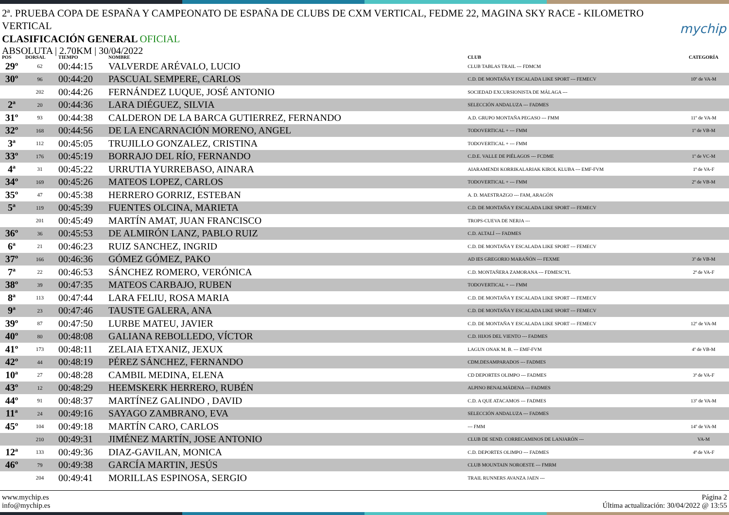2ª. PRUEBA COPA DE ESPAÑA Y CAMPEONATO DE ESPAÑA DE CLUBS DE CXM VERTICAL, FEDME 22, MAGINA SKY RACE - KILOMETRO VERTICAL
mychip
CLASIFICACIÓN GENERAL OFICIAL
ABSOLUTA | 2.70KM | 30/04/2022
| POS | DORSAL | TIEMPO | NOMBRE | CLUB | CATEGORÍA |
| --- | --- | --- | --- | --- | --- |
| 29º | 62 | 00:44:15 | VALVERDE ARÉVALO, LUCIO | CLUB TABLAS TRAIL --- FDMCM | |
| 30º | 96 | 00:44:20 | PASCUAL SEMPERE, CARLOS | C.D. DE MONTAÑA Y ESCALADA LIKE SPORT --- FEMECV | 10º de VA-M |
| | 202 | 00:44:26 | FERNÁNDEZ LUQUE, JOSÉ ANTONIO | SOCIEDAD EXCURSIONISTA DE MÁLAGA --- | |
| 2ª | 20 | 00:44:36 | LARA DIÉGUEZ, SILVIA | SELECCIÓN ANDALUZA --- FADMES | |
| 31º | 93 | 00:44:38 | CALDERON DE LA BARCA GUTIERREZ, FERNANDO | A.D. GRUPO MONTAÑA PEGASO --- FMM | 11º de VA-M |
| 32º | 168 | 00:44:56 | DE LA ENCARNACIÓN MORENO, ANGEL | TODOVERTICAL + --- FMM | 1º de VB-M |
| 3ª | 112 | 00:45:05 | TRUJILLO GONZALEZ, CRISTINA | TODOVERTICAL + --- FMM | |
| 33º | 176 | 00:45:19 | BORRAJO DEL RÍO, FERNANDO | C.D.E. VALLE DE PIÉLAGOS --- FCDME | 1º de VC-M |
| 4ª | 31 | 00:45:22 | URRUTIA YURREBASO, AINARA | AIARAMENDI KORRIKALARIAK KIROL KLUBA --- EMF-FVM | 1ª de VA-F |
| 34º | 169 | 00:45:26 | MATEOS LOPEZ, CARLOS | TODOVERTICAL + --- FMM | 2º de VB-M |
| 35º | 47 | 00:45:38 | HERRERO GORRIZ, ESTEBAN | A. D. MAESTRAZGO --- FAM, ARAGÓN | |
| 5ª | 119 | 00:45:39 | FUENTES OLCINA, MARIETA | C.D. DE MONTAÑA Y ESCALADA LIKE SPORT --- FEMECV | |
| | 201 | 00:45:49 | MARTÍN AMAT, JUAN FRANCISCO | TROPS-CUEVA DE NERJA --- | |
| 36º | 36 | 00:45:53 | DE ALMIRÓN LANZ, PABLO RUIZ | C.D. ALTALÍ --- FADMES | |
| 6ª | 21 | 00:46:23 | RUIZ SANCHEZ, INGRID | C.D. DE MONTAÑA Y ESCALADA LIKE SPORT --- FEMECV | |
| 37º | 166 | 00:46:36 | GÓMEZ GÓMEZ, PAKO | AD IES GREGORIO MARAÑÓN --- FEXME | 3º de VB-M |
| 7ª | 22 | 00:46:53 | SÁNCHEZ ROMERO, VERÓNICA | C.D. MONTAÑERA ZAMORANA --- FDMESCYL | 2ª de VA-F |
| 38º | 39 | 00:47:35 | MATEOS CARBAJO, RUBEN | TODOVERTICAL + --- FMM | |
| 8ª | 113 | 00:47:44 | LARA FELIU, ROSA MARIA | C.D. DE MONTAÑA Y ESCALADA LIKE SPORT --- FEMECV | |
| 9ª | 23 | 00:47:46 | TAUSTE GALERA, ANA | C.D. DE MONTAÑA Y ESCALADA LIKE SPORT --- FEMECV | |
| 39º | 87 | 00:47:50 | LURBE MATEU, JAVIER | C.D. DE MONTAÑA Y ESCALADA LIKE SPORT --- FEMECV | 12º de VA-M |
| 40º | 80 | 00:48:08 | GALIANA REBOLLEDO, VÍCTOR | C.D. HIJOS DEL VIENTO --- FADMES | |
| 41º | 173 | 00:48:11 | ZELAIA ETXANIZ, JEXUX | LAGUN ONAK M. B. --- EMF-FVM | 4º de VB-M |
| 42º | 44 | 00:48:19 | PÉREZ SÁNCHEZ, FERNANDO | CDM.DESAMPARADOS --- FADMES | |
| 10ª | 27 | 00:48:28 | CAMBIL MEDINA, ELENA | CD DEPORTES OLIMPO --- FADMES | 3ª de VA-F |
| 43º | 12 | 00:48:29 | HEEMSKERK HERRERO, RUBÉN | ALPINO BENALMÁDENA --- FADMES | |
| 44º | 91 | 00:48:37 | MARTÍNEZ GALINDO , DAVID | C.D. A QUE ATACAMOS --- FADMES | 13º de VA-M |
| 11ª | 24 | 00:49:16 | SAYAGO ZAMBRANO, EVA | SELECCIÓN ANDALUZA --- FADMES | |
| 45º | 104 | 00:49:18 | MARTÍN CARO, CARLOS | --- FMM | 14º de VA-M |
| | 210 | 00:49:31 | JIMÉNEZ MARTÍN, JOSE ANTONIO | CLUB DE SEND. CORRECAMINOS DE LANJARÓN --- | VA-M |
| 12ª | 133 | 00:49:36 | DIAZ-GAVILAN, MONICA | C.D. DEPORTES OLIMPO --- FADMES | 4ª de VA-F |
| 46º | 79 | 00:49:38 | GARCÍA MARTIN, JESÚS | CLUB MOUNTAIN NOROESTE --- FMRM | |
| | 204 | 00:49:41 | MORILLAS ESPINOSA, SERGIO | TRAIL RUNNERS AVANZA JAEN --- | |
www.mychip.es
info@mychip.es
Página 2
Última actualización: 30/04/2022 @ 13:55